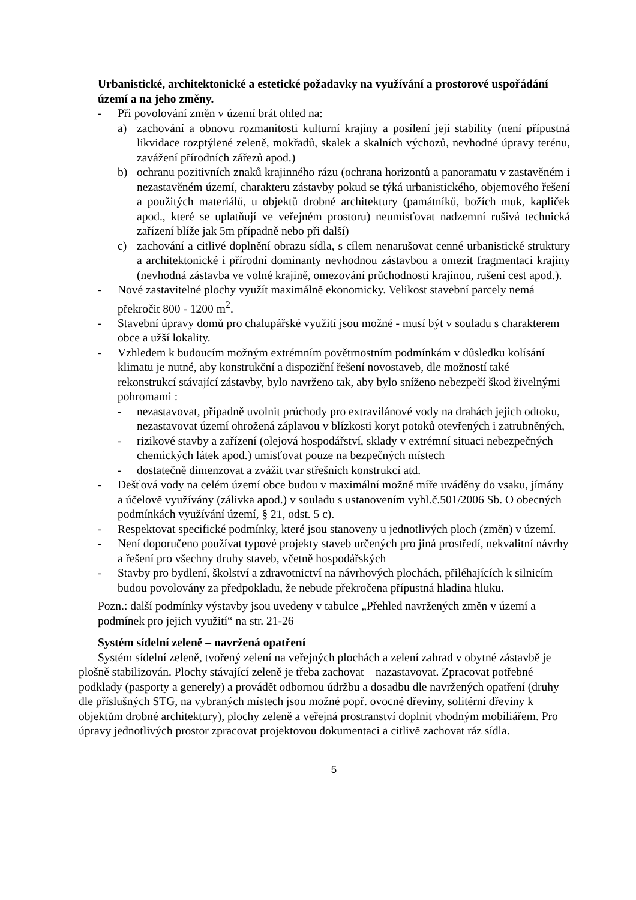Urbanistické, architektonické a estetické požadavky na využívání a prostorové uspořádání území a na jeho změny.
- Při povolování změn v území brát ohled na:
a) zachování a obnovu rozmanitosti kulturní krajiny a posílení její stability (není přípustná likvidace rozptýlené zeleně, mokřadů, skalek a skalních výchozů, nevhodné úpravy terénu, zavážení přírodních zářezů apod.)
b) ochranu pozitivních znaků krajinného rázu (ochrana horizontů a panoramatu v zastavěném i nezastavěném území, charakteru zástavby pokud se týká urbanistického, objemového řešení a použitých materiálů, u objektů drobné architektury (památníků, božích muk, kapliček apod., které se uplatňují ve veřejném prostoru) neumisťovat nadzemní rušivá technická zařízení blíže jak 5m případně nebo při další)
c) zachování a citlivé doplnění obrazu sídla, s cílem nenarušovat cenné urbanistické struktury a architektonické i přírodní dominanty nevhodnou zástavbou a omezit fragmentaci krajiny (nevhodná zástavba ve volné krajině, omezování průchodnosti krajinou, rušení cest apod.).
- Nové zastavitelné plochy využít maximálně ekonomicky. Velikost stavební parcely nemá překročit 800 - 1200 m<sup>2</sup>.
- Stavební úpravy domů pro chalupářské využití jsou možné - musí být v souladu s charakterem obce a užší lokality.
- Vzhledem k budoucím možným extrémním povětrnostním podmínkám v důsledku kolísání klimatu je nutné, aby konstrukční a dispoziční řešení novostaveb, dle možností také rekonstrukcí stávající zástavby, bylo navrženo tak, aby bylo sníženo nebezpečí škod živelnými pohromami :
- nezastavovat, případně uvolnit průchody pro extravilánové vody na drahách jejich odtoku, nezastavovat území ohrožená záplavou v blízkosti koryt potoků otevřených i zatrubněných,
- rizikové stavby a zařízení (olejová hospodářství, sklady v extrémní situaci nebezpečných chemických látek apod.) umisťovat pouze na bezpečných místech
- dostatečně dimenzovat a zvážit tvar střešních konstrukcí atd.
- Dešťová vody na celém území obce budou v maximální možné míře uváděny do vsaku, jímány a účelově využívány (zálivka apod.) v souladu s ustanovením vyhl.č.501/2006 Sb. O obecných podmínkách využívání území, § 21, odst. 5 c).
- Respektovat specifické podmínky, které jsou stanoveny u jednotlivých ploch (změn) v území.
- Není doporučeno používat typové projekty staveb určených pro jiná prostředí, nekvalitní návrhy a řešení pro všechny druhy staveb, včetně hospodářských
- Stavby pro bydlení, školství a zdravotnictví na návrhových plochách, přiléhajících k silnicím budou povolovány za předpokladu, že nebude překročena přípustná hladina hluku.
Pozn.: další podmínky výstavby jsou uvedeny v tabulce „Přehled navržených změn v území a podmínek pro jejich využití“ na str. 21-26
Systém sídelní zeleně – navržená opatření
Systém sídelní zeleně, tvořený zelení na veřejných plochách a zelení zahrad v obytné zástavbě je plošně stabilizován. Plochy stávající zeleně je třeba zachovat – nazastavovat. Zpracovat potřebné podklady (pasporty a generely) a provádět odbornou údržbu a dosadbu dle navržených opatření (druhy dle příslušných STG, na vybraných místech jsou možné popř. ovocné dřeviny, solitérní dřeviny k objektům drobné architektury), plochy zeleně a veřejná prostranství doplnit vhodným mobiliářem. Pro úpravy jednotlivých prostor zpracovat projektovou dokumentaci a citlivě zachovat ráz sídla.
5